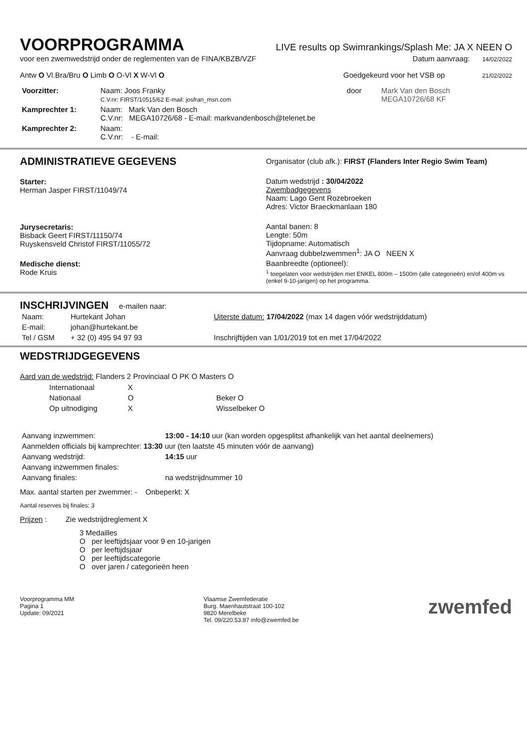VOORPROGRAMMA
LIVE results op Swimrankings/Splash Me: JA X NEEN O
voor een zwemwedstrijd onder de reglementen van de FINA/KBZB/VZF Datum aanvraag: 14/02/2022
Antw O Vl.Bra/Bru O Limb O O-Vl X W-Vl O Goedgekeurd voor het VSB op 21/02/2022
| Voorzitter: | Naam: Joos Franky C.V.nr: FIRST/10515/62 E-mail: josfran_msn.com | door | Mark Van den Bosch MEGA10726/68 KF |
| Kamprechter 1: | Naam: Mark Van den Bosch C.V.nr: MEGA10726/68 - E-mail: markvandenbosch@telenet.be | | |
| Kamprechter 2: | Naam: C.V.nr: - E-mail: | | |
ADMINISTRATIEVE GEGEVENS
Starter:
Herman Jasper FIRST/11049/74
Jurysecretaris:
Bisback Geert FIRST/11150/74
Ruyskensveld Christof FIRST/11055/72
Medische dienst:
Rode Kruis
Organisator (club afk.): FIRST (Flanders Inter Regio Swim Team)
Datum wedstrijd : 30/04/2022
Zwembadgegevens
Naam: Lago Gent Rozebroeken
Adres: Victor Braeckmanlaan 180
Aantal banen: 8
Lengte: 50m
Tijdopname: Automatisch
Aanvraag dubbelzwemmen<sup>1</sup>: JA O NEEN X
Baanbreedte (optioneel):
<sup>1</sup> toegelaten voor wedstrijden met ENKEL 800m – 1500m (alle categorieën) en/of 400m vs (enkel 9-10-jarigen) op het programma.
INSCHRIJVINGEN
e-mailen naar:
| Naam: | Hurtekant Johan | Uiterste datum: 17/04/2022 (max 14 dagen vóór wedstrijddatum) |
| E-mail: | johan@hurtekant.be | |
| Tel / GSM | + 32 (0) 495 94 97 93 | Inschrijftijden van 1/01/2019 tot en met 17/04/2022 |
WEDSTRIJDGEGEVENS
Aard van de wedstrijd: Flanders 2 Provinciaal O PK O Masters O
| Internationaal | X | |
| Nationaal | O | Beker O |
| Op uitnodiging | X | Wisselbeker O |
| Aanvang inzwemmen: | 13:00 - 14:10 uur (kan worden opgesplitst afhankelijk van het aantal deelnemers) |
| Aanmelden officials bij kamprechter: 13:30 uur (ten laatste 45 minuten vóór de aanvang) | |
| Aanvang wedstrijd: | 14:15 uur |
| Aanvang inzwemmen finales: | |
| Aanvang finales: | na wedstrijdnummer 10 |
Max. aantal starten per zwemmer: - Onbeperkt: X
Aantal reserves bij finales: 3
Prijzen : Zie wedstrijdreglement X
3 Medailles
O per leeftijdsjaar voor 9 en 10-jarigen
O per leeftijdsjaar
O per leeftijdscategorie
O over jaren / categorieën heen
Voorprogramma MM
Pagina 1
Update: 09/2021
Vlaamse Zwemfederatie
Burg. Maenhautstraat 100-102
9820 Merelbeke
Tel. 09/220.53.87 info@zwemfed.be
zwemfed